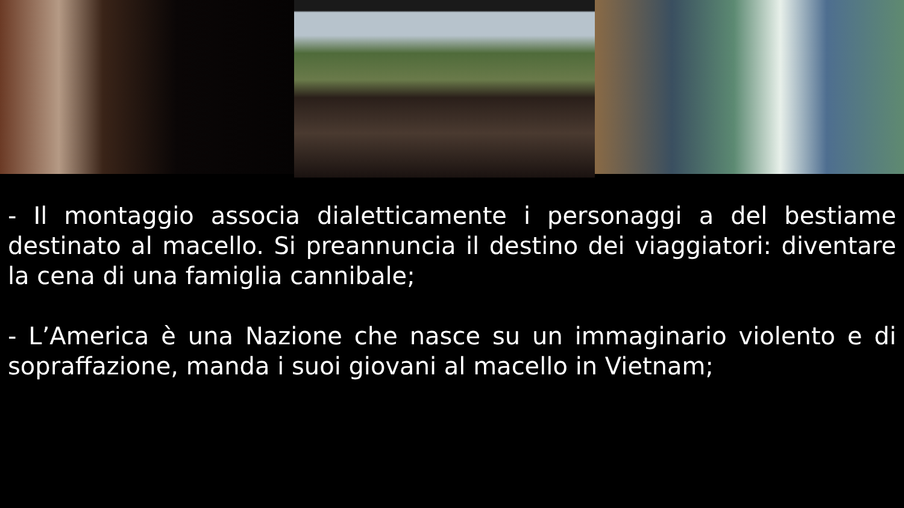- Il montaggio associa dialetticamente i personaggi a del bestiame destinato al macello. Si preannuncia il destino dei viaggiatori: diventare la cena di una famiglia cannibale;
- L’America è una Nazione che nasce su un immaginario violento e di sopraffazione, manda i suoi giovani al macello in Vietnam;